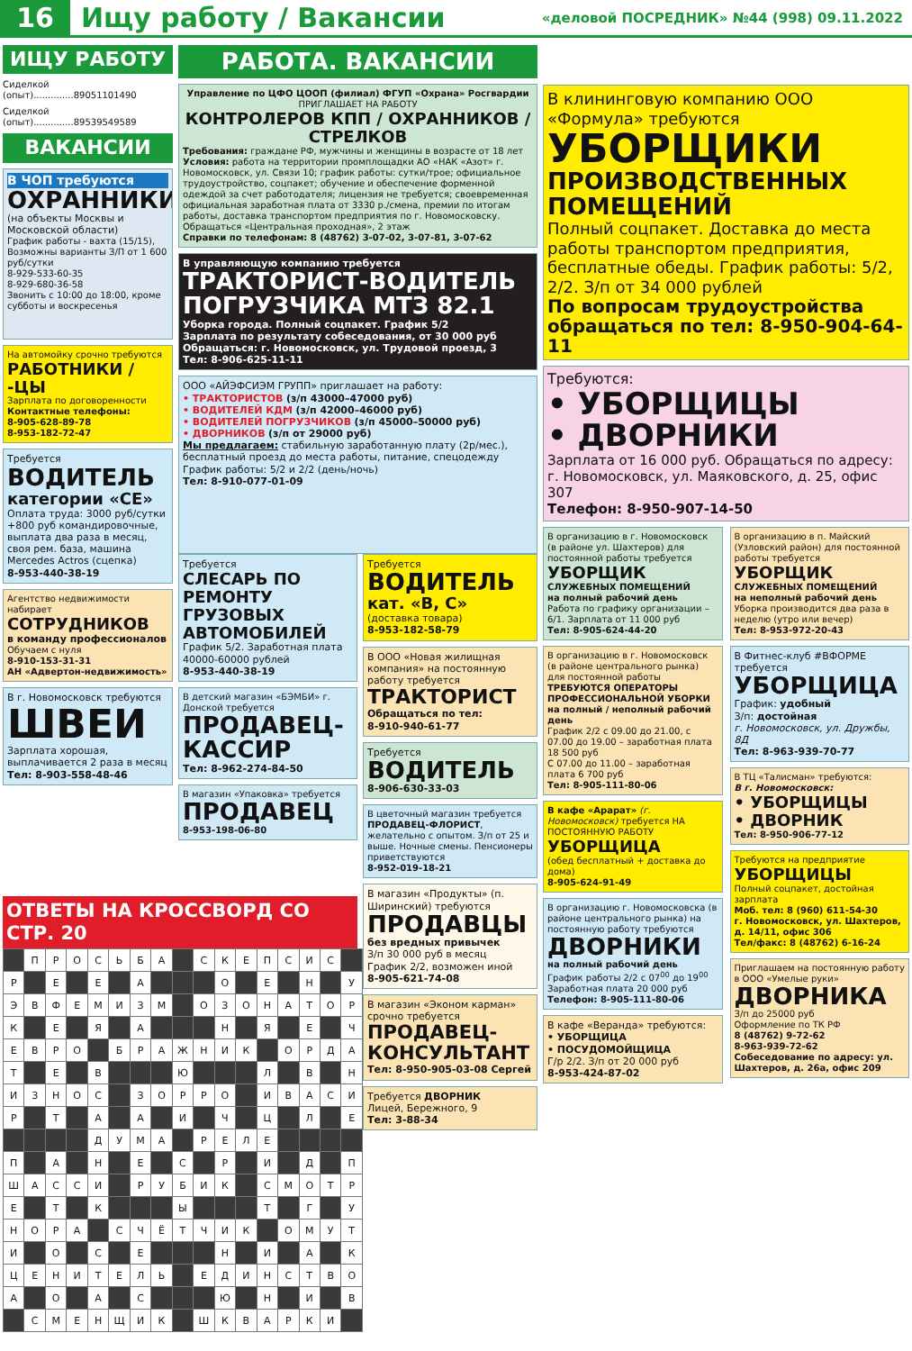16
Ищу работу / Вакансии
«деловой ПОСРЕДНИК» №44 (998) 09.11.2022
ИЩУ РАБОТУ
Сиделкой (опыт)..............89051101490
Сиделкой (опыт)..............89539549589
ВАКАНСИИ
В ЧОП требуются
ОХРАННИКИ
(на объекты Москвы и Московской области)
График работы - вахта (15/15), Возможны варианты З/П от 1 600 руб/сутки
8-929-533-60-35
8-929-680-36-58
Звонить с 10:00 до 18:00, кроме субботы и воскресенья
На автомойку срочно требуются
РАБОТНИКИ / -ЦЫ
Зарплата по договоренности
Контактные телефоны:
8-905-628-89-78
8-953-182-72-47
Требуется
ВОДИТЕЛЬ
категории «СЕ»
Оплата труда: 3000 руб/сутки +800 руб командировочные, выплата два раза в месяц, своя рем. база, машина Mercedes Actros (сцепка)
8-953-440-38-19
Агентство недвижимости набирает
СОТРУДНИКОВ
в команду профессионалов
Обучаем с нуля
8-910-153-31-31
АН «Адвертон-недвижимость»
В г. Новомосковск требуются
ШВЕИ
Зарплата хорошая, выплачивается 2 раза в месяц
Тел: 8-903-558-48-46
РАБОТА. ВАКАНСИИ
Управление по ЦФО ЦООП (филиал) ФГУП «Охрана» Росгвардии
ПРИГЛАШАЕТ НА РАБОТУ
КОНТРОЛЕРОВ КПП / ОХРАННИКОВ / СТРЕЛКОВ
Требования: граждане РФ, мужчины и женщины в возрасте от 18 лет
Условия: работа на территории промплощадки АО «НАК «Азот» г. Новомосковск, ул. Связи 10; график работы: сутки/трое; официальное трудоустройство, соцпакет; обучение и обеспечение форменной одеждой за счет работодателя; лицензия не требуется; своевременная официальная заработная плата от 3330 р./смена, премии по итогам работы, доставка транспортом предприятия по г. Новомосковску. Обращаться «Центральная проходная», 2 этаж
Справки по телефонам: 8 (48762) 3-07-02, 3-07-81, 3-07-62
В управляющую компанию требуется
ТРАКТОРИСТ-ВОДИТЕЛЬ ПОГРУЗЧИКА МТЗ 82.1
Уборка города. Полный соцпакет. График 5/2
Зарплата по результату собеседования, от 30 000 руб
Обращаться: г. Новомосковск, ул. Трудовой проезд, 3
Тел: 8-906-625-11-11
ООО «АЙЭФСИЭМ ГРУПП» приглашает на работу:
• ТРАКТОРИСТОВ (з/п 43000–47000 руб)
• ВОДИТЕЛЕЙ КДМ (з/п 42000–46000 руб)
• ВОДИТЕЛЕЙ ПОГРУЗЧИКОВ (з/п 45000–50000 руб)
• ДВОРНИКОВ (з/п от 29000 руб)
Мы предлагаем: стабильную заработанную плату (2р/мес.), бесплатный проезд до места работы, питание, спецодежду График работы: 5/2 и 2/2 (день/ночь)
Тел: 8-910-077-01-09
Требуется
СЛЕСАРЬ ПО РЕМОНТУ ГРУЗОВЫХ АВТОМОБИЛЕЙ
График 5/2. Заработная плата 40000-60000 рублей
8-953-440-38-19
В детский магазин «БЭМБИ» г. Донской требуется
ПРОДАВЕЦ-КАССИР
Тел: 8-962-274-84-50
В магазин «Упаковка» требуется
ПРОДАВЕЦ
8-953-198-06-80
Требуется
ВОДИТЕЛЬ
кат. «В, С»
(доставка товара)
8-953-182-58-79
В ООО «Новая жилищная компания» на постоянную работу требуется
ТРАКТОРИСТ
Обращаться по тел:
8-910-940-61-77
Требуется
ВОДИТЕЛЬ
8-906-630-33-03
В цветочный магазин требуется ПРОДАВЕЦ-ФЛОРИСТ, желательно с опытом. З/п от 25 и выше. Ночные смены. Пенсионеры приветствуются
8-952-019-18-21
В магазин «Продукты» (п. Ширинский) требуются
ПРОДАВЦЫ
без вредных привычек
З/п 30 000 руб в месяц
График 2/2, возможен иной
8-905-621-74-08
В магазин «Эконом карман» срочно требуется
ПРОДАВЕЦ-КОНСУЛЬТАНТ
Тел: 8-950-905-03-08 Сергей
Требуется ДВОРНИК
Лицей, Бережного, 9
Тел: 3-88-34
ОТВЕТЫ НА КРОССВОРД СО СТР. 20
| | П | Р | О | С | Ь | Б | А | | С | К | Е | П | С | И | С | |
| Р | | Е | | Е | | А | | | | О | | Е | | Н | | У |
| Э | В | Ф | Е | М | И | З | М | | О | З | О | Н | А | Т | О | Р |
| К | | Е | | Я | | А | | | | Н | | Я | | Е | | Ч |
| Е | В | Р | О | | Б | Р | А | Ж | Н | И | К | | О | Р | Д | А |
| Т | | Е | | В | | | | Ю | | | | Л | | В | | Н |
| И | З | Н | О | С | | З | О | Р | Р | О | | И | В | А | С | И |
| Р | | Т | | А | | А | | И | | Ч | | Ц | | Л | | Е |
| | | | | Д | У | М | А | | Р | Е | Л | Е | | | | |
| П | | А | | Н | | Е | | С | | Р | | И | | Д | | П |
| Ш | А | С | С | И | | Р | У | Б | И | К | | С | М | О | Т | Р |
| Е | | Т | | К | | | | Ы | | | | Т | | Г | | У |
| Н | О | Р | А | | С | Ч | Ё | Т | Ч | И | К | | О | М | У | Т |
| И | | О | | С | | Е | | | | Н | | И | | А | | К |
| Ц | Е | Н | И | Т | Е | Л | Ь | | Е | Д | И | Н | С | Т | В | О |
| А | | О | | А | | С | | | | Ю | | Н | | И | | В |
| | С | М | Е | Н | Щ | И | К | | Ш | К | В | А | Р | К | И | |
В клининговую компанию ООО «Формула» требуются
УБОРЩИКИ
ПРОИЗВОДСТВЕННЫХ ПОМЕЩЕНИЙ
Полный соцпакет. Доставка до места работы транспортом предприятия, бесплатные обеды. График работы: 5/2, 2/2. З/п от 34 000 рублей
По вопросам трудоустройства обращаться по тел: 8-950-904-64-11
Требуются:
• УБОРЩИЦЫ
• ДВОРНИКИ
Зарплата от 16 000 руб. Обращаться по адресу: г. Новомосковск, ул. Маяковского, д. 25, офис 307
Телефон: 8-950-907-14-50
В организацию в г. Новомосковск (в районе ул. Шахтеров) для постоянной работы требуется
УБОРЩИК
СЛУЖЕБНЫХ ПОМЕЩЕНИЙ
на полный рабочий день
Работа по графику организации – 6/1. Зарплата от 11 000 руб
Тел: 8-905-624-44-20
В организацию в г. Новомосковск (в районе центрального рынка) для постоянной работы
ТРЕБУЮТСЯ ОПЕРАТОРЫ ПРОФЕССИОНАЛЬНОЙ УБОРКИ
на полный / неполный рабочий день
График 2/2 с 09.00 до 21.00, с 07.00 до 19.00 – заработная плата 18 500 руб
С 07.00 до 11.00 – заработная плата 6 700 руб
Тел: 8-905-111-80-06
В кафе «Арарат» (г. Новомосковск) требуется НА ПОСТОЯННУЮ РАБОТУ
УБОРЩИЦА
(обед бесплатный + доставка до дома)
8-905-624-91-49
В организацию г. Новомосковска (в районе центрального рынка) на постоянную работу требуются
ДВОРНИКИ
на полный рабочий день
График работы 2/2 с 07<sup>00</sup> до 19<sup>00</sup>
Заработная плата 20 000 руб
Телефон: 8-905-111-80-06
В кафе «Веранда» требуются:
• УБОРЩИЦА
• ПОСУДОМОЙЩИЦА
Г/р 2/2. З/п от 20 000 руб
8-953-424-87-02
В организацию в п. Майский (Узловский район) для постоянной работы требуется
УБОРЩИК
СЛУЖЕБНЫХ ПОМЕЩЕНИЙ
на неполный рабочий день
Уборка производится два раза в неделю (утро или вечер)
Тел: 8-953-972-20-43
В Фитнес-клуб #ВФОРМЕ требуется
УБОРЩИЦА
График: удобный
З/п: достойная
г. Новомосковск, ул. Дружбы, 8Д
Тел: 8-963-939-70-77
В ТЦ «Талисман» требуются:
В г. Новомосковск:
• УБОРЩИЦЫ
• ДВОРНИК
Тел: 8-950-906-77-12
Требуются на предприятие
УБОРЩИЦЫ
Полный соцпакет, достойная зарплата
Моб. тел: 8 (960) 611-54-30
г. Новомосковск, ул. Шахтеров, д. 14/11, офис 306
Тел/факс: 8 (48762) 6-16-24
Приглашаем на постоянную работу в ООО «Умелые руки»
ДВОРНИКА
З/п до 25000 руб
Оформление по ТК РФ
8 (48762) 9-72-62
8-963-939-72-62
Собеседование по адресу: ул. Шахтеров, д. 26а, офис 209